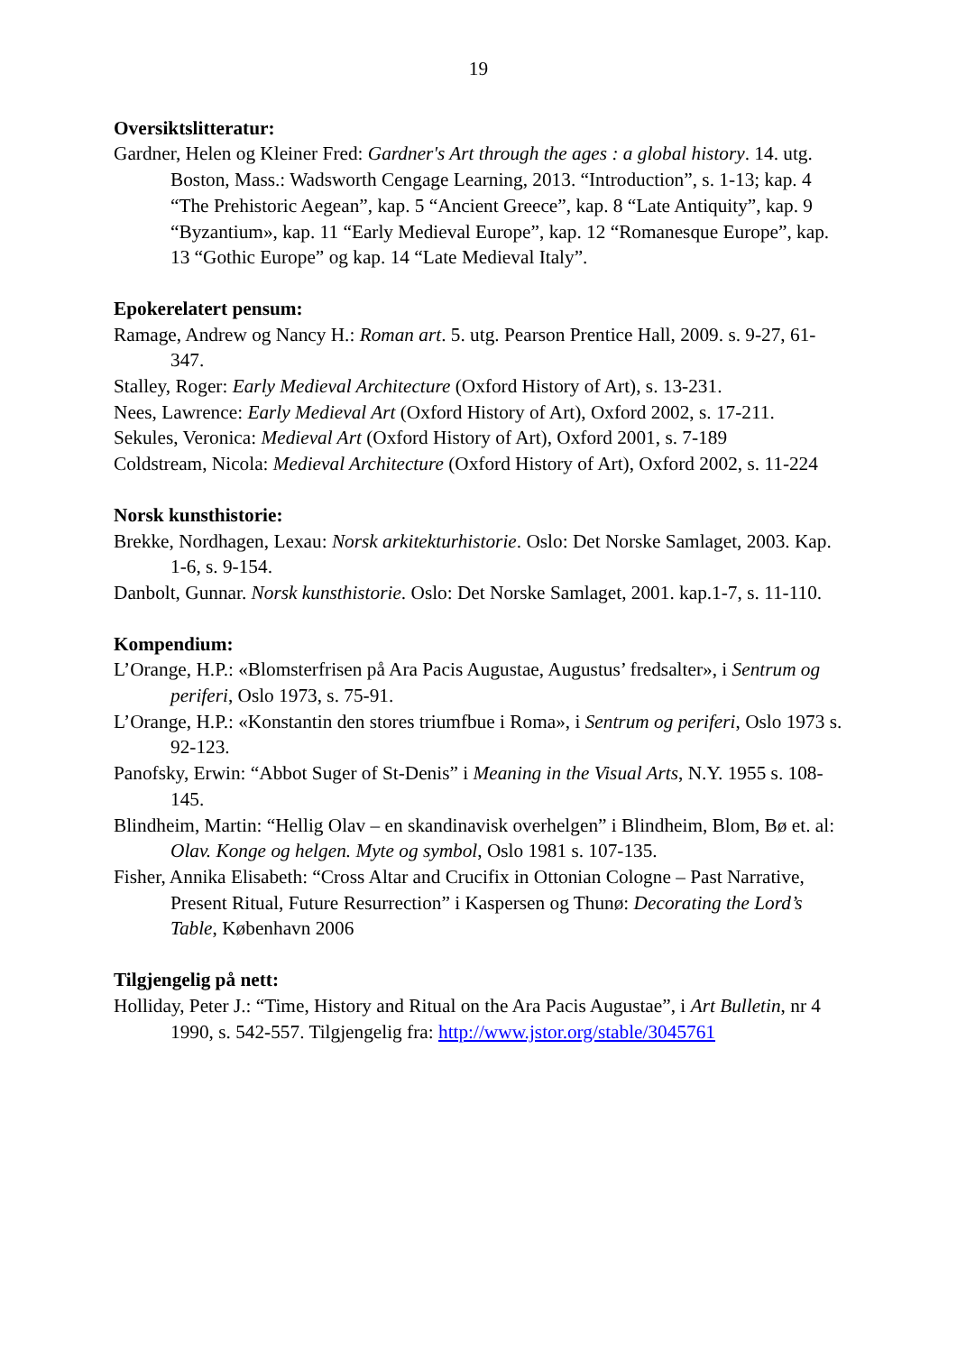19
Oversiktslitteratur:
Gardner, Helen og Kleiner Fred: Gardner's Art through the ages : a global history. 14. utg. Boston, Mass.: Wadsworth Cengage Learning, 2013. “Introduction”, s. 1-13; kap. 4 “The Prehistoric Aegean”, kap. 5 “Ancient Greece”, kap. 8 “Late Antiquity”, kap. 9 “Byzantium», kap. 11 “Early Medieval Europe”, kap. 12 “Romanesque Europe”, kap. 13 “Gothic Europe” og kap. 14 “Late Medieval Italy”.
Epokerelatert pensum:
Ramage, Andrew og Nancy H.: Roman art. 5. utg. Pearson Prentice Hall, 2009. s. 9-27, 61-347.
Stalley, Roger: Early Medieval Architecture (Oxford History of Art), s. 13-231.
Nees, Lawrence: Early Medieval Art (Oxford History of Art), Oxford 2002, s. 17-211.
Sekules, Veronica: Medieval Art (Oxford History of Art), Oxford 2001, s. 7-189
Coldstream, Nicola: Medieval Architecture (Oxford History of Art), Oxford 2002, s. 11-224
Norsk kunsthistorie:
Brekke, Nordhagen, Lexau: Norsk arkitekturhistorie. Oslo: Det Norske Samlaget, 2003. Kap. 1-6, s. 9-154.
Danbolt, Gunnar. Norsk kunsthistorie. Oslo: Det Norske Samlaget, 2001. kap.1-7, s. 11-110.
Kompendium:
L’Orange, H.P.: «Blomsterfrisen på Ara Pacis Augustae, Augustus’ fredsalter», i Sentrum og periferi, Oslo 1973, s. 75-91.
L’Orange, H.P.: «Konstantin den stores triumfbue i Roma», i Sentrum og periferi, Oslo 1973 s. 92-123.
Panofsky, Erwin: “Abbot Suger of St-Denis” i Meaning in the Visual Arts, N.Y. 1955 s. 108-145.
Blindheim, Martin: “Hellig Olav – en skandinavisk overhelgen” i Blindheim, Blom, Bø et. al: Olav. Konge og helgen. Myte og symbol, Oslo 1981 s. 107-135.
Fisher, Annika Elisabeth: “Cross Altar and Crucifix in Ottonian Cologne – Past Narrative, Present Ritual, Future Resurrection” i Kaspersen og Thunø: Decorating the Lord’s Table, København 2006
Tilgjengelig på nett:
Holliday, Peter J.: “Time, History and Ritual on the Ara Pacis Augustae”, i Art Bulletin, nr 4 1990, s. 542-557. Tilgjengelig fra: http://www.jstor.org/stable/3045761